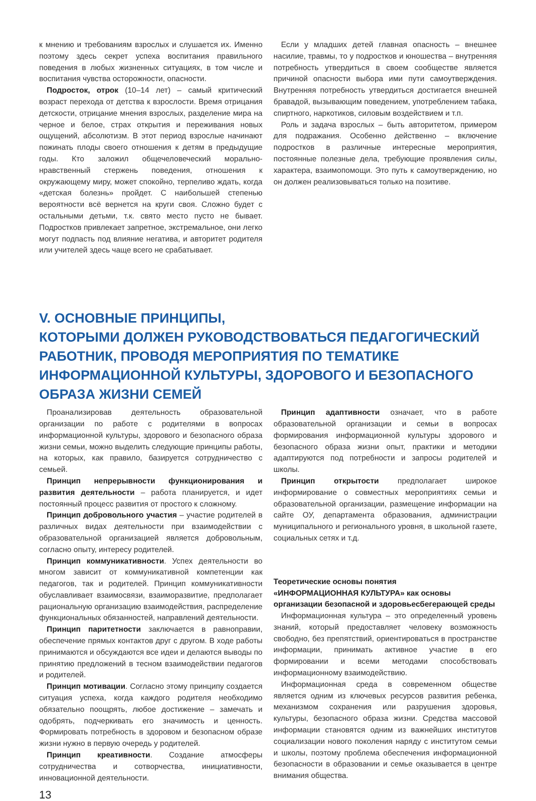к мнению и требованиям взрослых и слушается их. Именно поэтому здесь секрет успеха воспитания правильного поведения в любых жизненных ситуациях, в том числе и воспитания чувства осторожности, опасности.
Подросток, отрок (10–14 лет) – самый критический возраст перехода от детства к взрослости. Время отрицания детскости, отрицание мнения взрослых, разделение мира на черное и белое, страх открытия и переживания новых ощущений, абсолютизм. В этот период взрослые начинают пожинать плоды своего отношения к детям в предыдущие годы. Кто заложил общечеловеческий морально-нравственный стержень поведения, отношения к окружающему миру, может спокойно, терпеливо ждать, когда «детская болезнь» пройдет. С наибольшей степенью вероятности всё вернется на круги своя. Сложно будет с остальными детьми, т.к. свято место пусто не бывает. Подростков привлекает запретное, экстремальное, они легко могут подпасть под влияние негатива, и авторитет родителя или учителей здесь чаще всего не срабатывает.
Если у младших детей главная опасность – внешнее насилие, травмы, то у подростков и юношества – внутренняя потребность утвердиться в своем сообществе является причиной опасности выбора ими пути самоутверждения. Внутренняя потребность утвердиться достигается внешней бравадой, вызывающим поведением, употреблением табака, спиртного, наркотиков, силовым воздействием и т.п.
Роль и задача взрослых – быть авторитетом, примером для подражания. Особенно действенно – включение подростков в различные интересные мероприятия, постоянные полезные дела, требующие проявления силы, характера, взаимопомощи. Это путь к самоутверждению, но он должен реализовываться только на позитиве.
V. ОСНОВНЫЕ ПРИНЦИПЫ,
КОТОРЫМИ ДОЛЖЕН РУКОВОДСТВОВАТЬСЯ ПЕДАГОГИЧЕСКИЙ РАБОТНИК, ПРОВОДЯ МЕРОПРИЯТИЯ ПО ТЕМАТИКЕ ИНФОРМАЦИОННОЙ КУЛЬТУРЫ, ЗДОРОВОГО И БЕЗОПАСНОГО ОБРАЗА ЖИЗНИ СЕМЕЙ
Проанализировав деятельность образовательной организации по работе с родителями в вопросах информационной культуры, здорового и безопасного образа жизни семьи, можно выделить следующие принципы работы, на которых, как правило, базируется сотрудничество с семьей.
Принцип непрерывности функционирования и развития деятельности – работа планируется, и идет постоянный процесс развития от простого к сложному.
Принцип добровольного участия – участие родителей в различных видах деятельности при взаимодействии с образовательной организацией является добровольным, согласно опыту, интересу родителей.
Принцип коммуникативности. Успех деятельности во многом зависит от коммуникативной компетенции как педагогов, так и родителей. Принцип коммуникативности обуславливает взаимосвязи, взаиморазвитие, предполагает рациональную организацию взаимодействия, распределение функциональных обязанностей, направлений деятельности.
Принцип паритетности заключается в равноправии, обеспечение прямых контактов друг с другом. В ходе работы принимаются и обсуждаются все идеи и делаются выводы по принятию предложений в тесном взаимодействии педагогов и родителей.
Принцип мотивации. Согласно этому принципу создается ситуация успеха, когда каждого родителя необходимо обязательно поощрять, любое достижение – замечать и одобрять, подчеркивать его значимость и ценность. Формировать потребность в здоровом и безопасном образе жизни нужно в первую очередь у родителей.
Принцип креативности. Создание атмосферы сотрудничества и сотворчества, инициативности, инновационной деятельности.
Принцип адаптивности означает, что в работе образовательной организации и семьи в вопросах формирования информационной культуры здорового и безопасного образа жизни опыт, практики и методики адаптируются под потребности и запросы родителей и школы.
Принцип открытости предполагает широкое информирование о совместных мероприятиях семьи и образовательной организации, размещение информации на сайте ОУ, департамента образования, администрации муниципального и регионального уровня, в школьной газете, социальных сетях и т.д.
Теоретические основы понятия
«ИНФОРМАЦИОННАЯ КУЛЬТУРА» как основы организации безопасной и здоровьесбегерающей среды
Информационная культура – это определенный уровень знаний, который предоставляет человеку возможность свободно, без препятствий, ориентироваться в пространстве информации, принимать активное участие в его формировании и всеми методами способствовать информационному взаимодействию.
Информационная среда в современном обществе является одним из ключевых ресурсов развития ребенка, механизмом сохранения или разрушения здоровья, культуры, безопасного образа жизни. Средства массовой информации становятся одним из важнейших институтов социализации нового поколения наряду с институтом семьи и школы, поэтому проблема обеспечения информационной безопасности в образовании и семье оказывается в центре внимания общества.
13